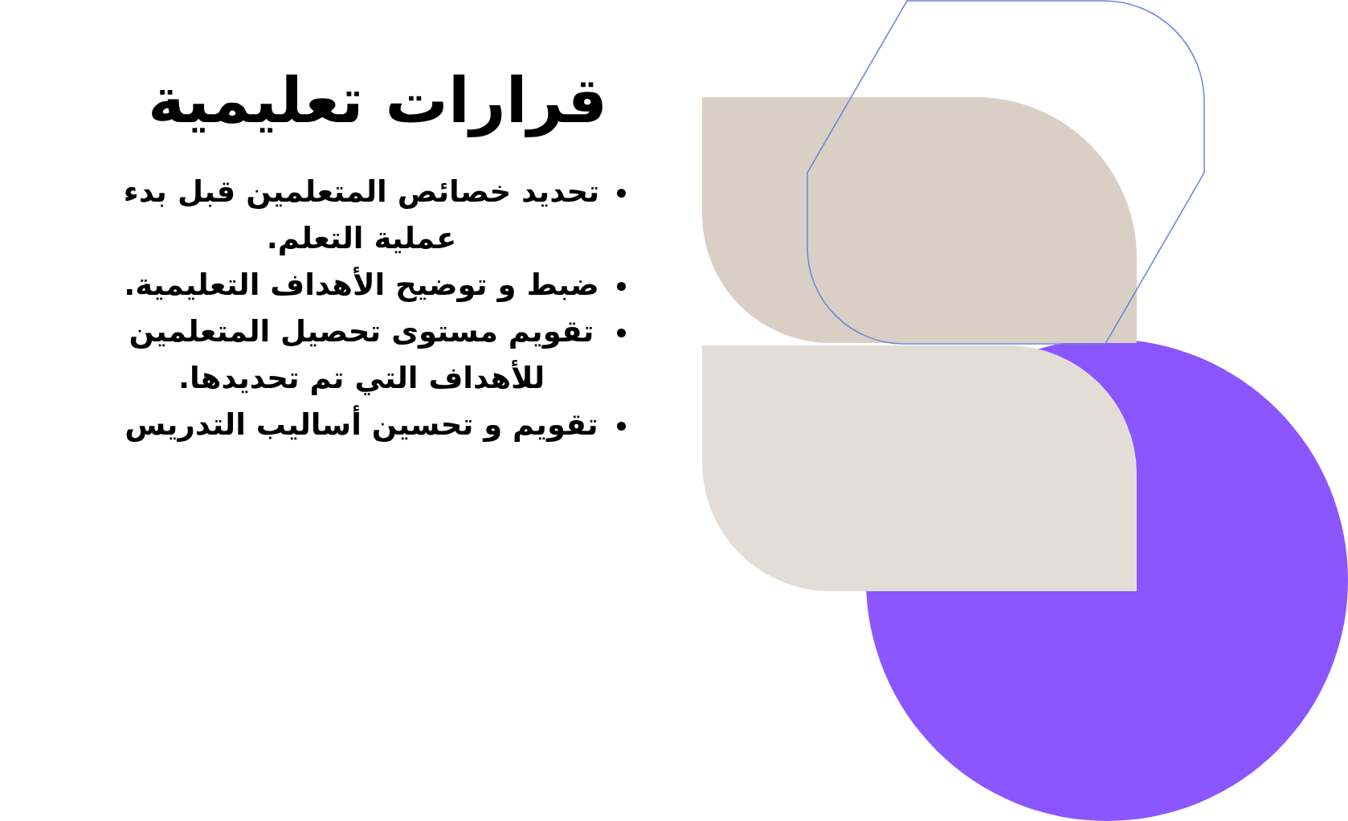قرارات تعليمية
تحديد خصائص المتعلمين قبل بدء عملية التعلم.
ضبط و توضيح الأهداف التعليمية.
تقويم مستوى تحصيل المتعلمين للأهداف التي تم تحديدها.
تقويم و تحسين أساليب التدريس